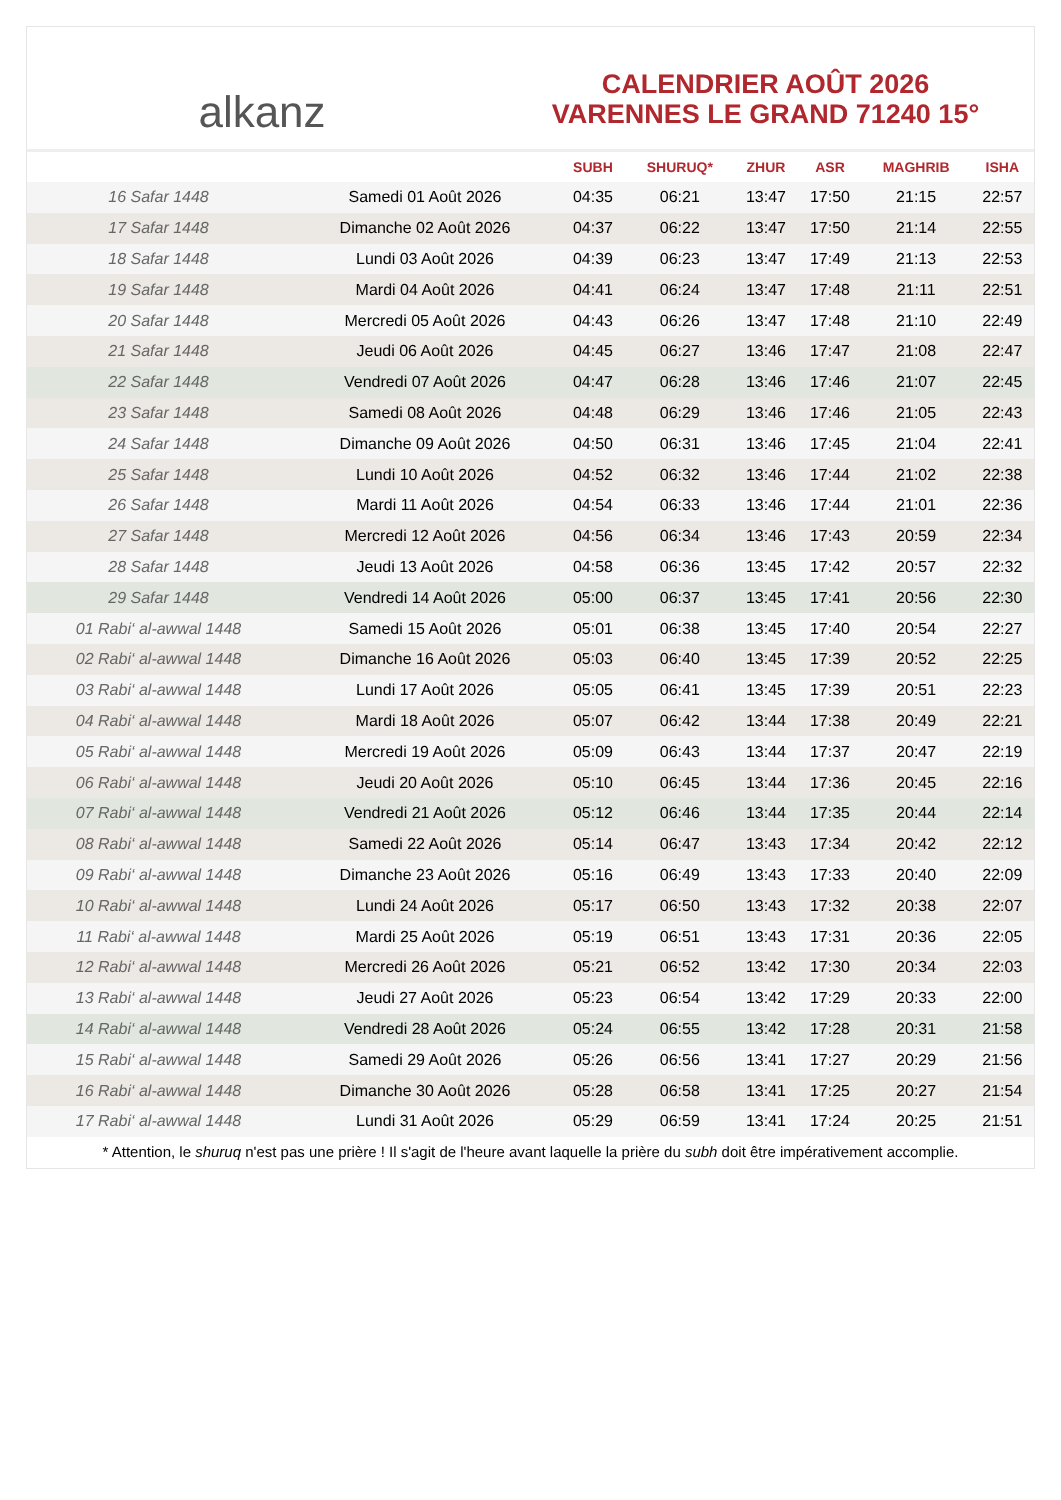alkanz
CALENDRIER AOÛT 2026
VARENNES LE GRAND 71240 15°
| | | SUBH | SHURUQ* | ZHUR | ASR | MAGHRIB | ISHA |
| --- | --- | --- | --- | --- | --- | --- | --- |
| 16 Safar 1448 | Samedi 01 Août 2026 | 04:35 | 06:21 | 13:47 | 17:50 | 21:15 | 22:57 |
| 17 Safar 1448 | Dimanche 02 Août 2026 | 04:37 | 06:22 | 13:47 | 17:50 | 21:14 | 22:55 |
| 18 Safar 1448 | Lundi 03 Août 2026 | 04:39 | 06:23 | 13:47 | 17:49 | 21:13 | 22:53 |
| 19 Safar 1448 | Mardi 04 Août 2026 | 04:41 | 06:24 | 13:47 | 17:48 | 21:11 | 22:51 |
| 20 Safar 1448 | Mercredi 05 Août 2026 | 04:43 | 06:26 | 13:47 | 17:48 | 21:10 | 22:49 |
| 21 Safar 1448 | Jeudi 06 Août 2026 | 04:45 | 06:27 | 13:46 | 17:47 | 21:08 | 22:47 |
| 22 Safar 1448 | Vendredi 07 Août 2026 | 04:47 | 06:28 | 13:46 | 17:46 | 21:07 | 22:45 |
| 23 Safar 1448 | Samedi 08 Août 2026 | 04:48 | 06:29 | 13:46 | 17:46 | 21:05 | 22:43 |
| 24 Safar 1448 | Dimanche 09 Août 2026 | 04:50 | 06:31 | 13:46 | 17:45 | 21:04 | 22:41 |
| 25 Safar 1448 | Lundi 10 Août 2026 | 04:52 | 06:32 | 13:46 | 17:44 | 21:02 | 22:38 |
| 26 Safar 1448 | Mardi 11 Août 2026 | 04:54 | 06:33 | 13:46 | 17:44 | 21:01 | 22:36 |
| 27 Safar 1448 | Mercredi 12 Août 2026 | 04:56 | 06:34 | 13:46 | 17:43 | 20:59 | 22:34 |
| 28 Safar 1448 | Jeudi 13 Août 2026 | 04:58 | 06:36 | 13:45 | 17:42 | 20:57 | 22:32 |
| 29 Safar 1448 | Vendredi 14 Août 2026 | 05:00 | 06:37 | 13:45 | 17:41 | 20:56 | 22:30 |
| 01 Rabi‘ al-awwal 1448 | Samedi 15 Août 2026 | 05:01 | 06:38 | 13:45 | 17:40 | 20:54 | 22:27 |
| 02 Rabi‘ al-awwal 1448 | Dimanche 16 Août 2026 | 05:03 | 06:40 | 13:45 | 17:39 | 20:52 | 22:25 |
| 03 Rabi‘ al-awwal 1448 | Lundi 17 Août 2026 | 05:05 | 06:41 | 13:45 | 17:39 | 20:51 | 22:23 |
| 04 Rabi‘ al-awwal 1448 | Mardi 18 Août 2026 | 05:07 | 06:42 | 13:44 | 17:38 | 20:49 | 22:21 |
| 05 Rabi‘ al-awwal 1448 | Mercredi 19 Août 2026 | 05:09 | 06:43 | 13:44 | 17:37 | 20:47 | 22:19 |
| 06 Rabi‘ al-awwal 1448 | Jeudi 20 Août 2026 | 05:10 | 06:45 | 13:44 | 17:36 | 20:45 | 22:16 |
| 07 Rabi‘ al-awwal 1448 | Vendredi 21 Août 2026 | 05:12 | 06:46 | 13:44 | 17:35 | 20:44 | 22:14 |
| 08 Rabi‘ al-awwal 1448 | Samedi 22 Août 2026 | 05:14 | 06:47 | 13:43 | 17:34 | 20:42 | 22:12 |
| 09 Rabi‘ al-awwal 1448 | Dimanche 23 Août 2026 | 05:16 | 06:49 | 13:43 | 17:33 | 20:40 | 22:09 |
| 10 Rabi‘ al-awwal 1448 | Lundi 24 Août 2026 | 05:17 | 06:50 | 13:43 | 17:32 | 20:38 | 22:07 |
| 11 Rabi‘ al-awwal 1448 | Mardi 25 Août 2026 | 05:19 | 06:51 | 13:43 | 17:31 | 20:36 | 22:05 |
| 12 Rabi‘ al-awwal 1448 | Mercredi 26 Août 2026 | 05:21 | 06:52 | 13:42 | 17:30 | 20:34 | 22:03 |
| 13 Rabi‘ al-awwal 1448 | Jeudi 27 Août 2026 | 05:23 | 06:54 | 13:42 | 17:29 | 20:33 | 22:00 |
| 14 Rabi‘ al-awwal 1448 | Vendredi 28 Août 2026 | 05:24 | 06:55 | 13:42 | 17:28 | 20:31 | 21:58 |
| 15 Rabi‘ al-awwal 1448 | Samedi 29 Août 2026 | 05:26 | 06:56 | 13:41 | 17:27 | 20:29 | 21:56 |
| 16 Rabi‘ al-awwal 1448 | Dimanche 30 Août 2026 | 05:28 | 06:58 | 13:41 | 17:25 | 20:27 | 21:54 |
| 17 Rabi‘ al-awwal 1448 | Lundi 31 Août 2026 | 05:29 | 06:59 | 13:41 | 17:24 | 20:25 | 21:51 |
* Attention, le shuruq n'est pas une prière ! Il s'agit de l'heure avant laquelle la prière du subh doit être impérativement accomplie.